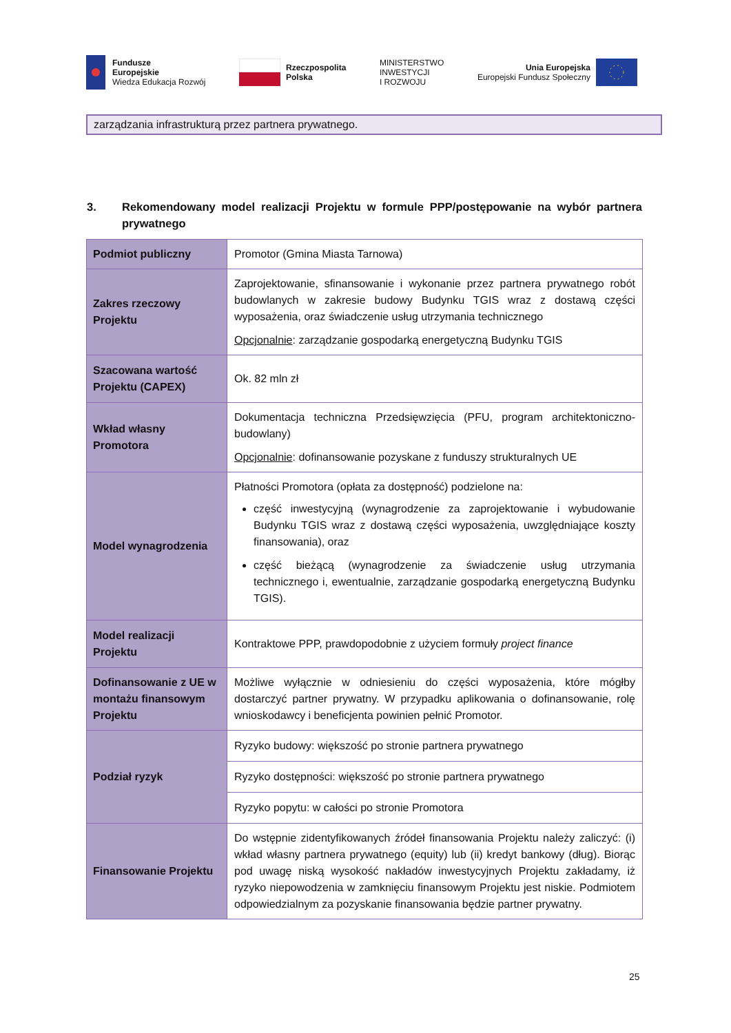Fundusze
Europejskie
Wiedza Edukacja Rozwój
Rzeczpospolita
Polska
MINISTERSTWO
INWESTYCJI
I ROZWOJU
Unia Europejska
Europejski Fundusz Społeczny
zarządzania infrastrukturą przez partnera prywatnego.
3. Rekomendowany model realizacji Projektu w formule PPP/postępowanie na wybór partnera prywatnego
| Podmiot publiczny | Promotor (Gmina Miasta Tarnowa) |
| Zakres rzeczowy Projektu | Zaprojektowanie, sfinansowanie i wykonanie przez partnera prywatnego robót budowlanych w zakresie budowy Budynku TGIS wraz z dostawą części wyposażenia, oraz świadczenie usług utrzymania technicznego Opcjonalnie : zarządzanie gospodarką energetyczną Budynku TGIS |
| Szacowana wartość Projektu (CAPEX) | Ok. 82 mln zł |
| Wkład własny Promotora | Dokumentacja techniczna Przedsięwzięcia (PFU, program architektoniczno-budowlany) Opcjonalnie : dofinansowanie pozyskane z funduszy strukturalnych UE |
| Model wynagrodzenia | Płatności Promotora (opłata za dostępność) podzielone na: część inwestycyjną (wynagrodzenie za zaprojektowanie i wybudowanie Budynku TGIS wraz z dostawą części wyposażenia, uwzględniające koszty finansowania), oraz część bieżącą (wynagrodzenie za świadczenie usług utrzymania technicznego i, ewentualnie, zarządzanie gospodarką energetyczną Budynku TGIS). |
| Model realizacji Projektu | Kontraktowe PPP, prawdopodobnie z użyciem formuły project finance |
| Dofinansowanie z UE w montażu finansowym Projektu | Możliwe wyłącznie w odniesieniu do części wyposażenia, które mógłby dostarczyć partner prywatny. W przypadku aplikowania o dofinansowanie, rolę wnioskodawcy i beneficjenta powinien pełnić Promotor. |
| Podział ryzyk | Ryzyko budowy: większość po stronie partnera prywatnego |
| | Ryzyko dostępności: większość po stronie partnera prywatnego |
| | Ryzyko popytu: w całości po stronie Promotora |
| Finansowanie Projektu | Do wstępnie zidentyfikowanych źródeł finansowania Projektu należy zaliczyć: (i) wkład własny partnera prywatnego (equity) lub (ii) kredyt bankowy (dług). Biorąc pod uwagę niską wysokość nakładów inwestycyjnych Projektu zakładamy, iż ryzyko niepowodzenia w zamknięciu finansowym Projektu jest niskie. Podmiotem odpowiedzialnym za pozyskanie finansowania będzie partner prywatny. |
25